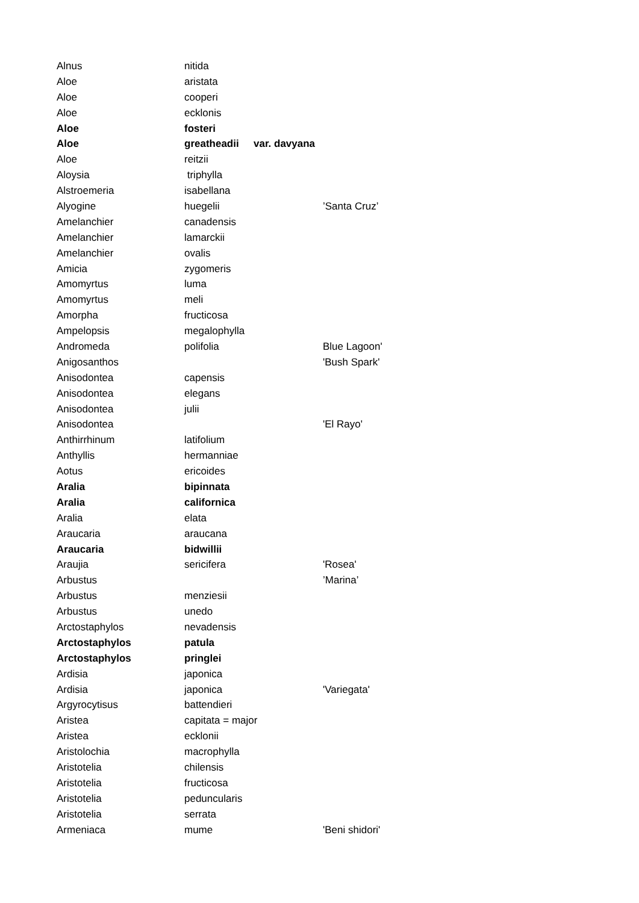| Alnus | nitida | | |
| Aloe | aristata | | |
| Aloe | cooperi | | |
| Aloe | ecklonis | | |
| Aloe | fosteri | | |
| Aloe | greatheadii | var. davyana | |
| Aloe | reitzii | | |
| Aloysia | triphylla | | |
| Alstroemeria | isabellana | | |
| Alyogine | huegelii | | ’Santa Cruz’ |
| Amelanchier | canadensis | | |
| Amelanchier | lamarckii | | |
| Amelanchier | ovalis | | |
| Amicia | zygomeris | | |
| Amomyrtus | luma | | |
| Amomyrtus | meli | | |
| Amorpha | fructicosa | | |
| Ampelopsis | megalophylla | | |
| Andromeda | polifolia | | Blue Lagoon' |
| Anigosanthos | | | 'Bush Spark' |
| Anisodontea | capensis | | |
| Anisodontea | elegans | | |
| Anisodontea | julii | | |
| Anisodontea | | | 'El Rayo' |
| Anthirrhinum | latifolium | | |
| Anthyllis | hermanniae | | |
| Aotus | ericoides | | |
| Aralia | bipinnata | | |
| Aralia | californica | | |
| Aralia | elata | | |
| Araucaria | araucana | | |
| Araucaria | bidwillii | | |
| Araujia | sericifera | | 'Rosea' |
| Arbustus | | | ’Marina’ |
| Arbustus | menziesii | | |
| Arbustus | unedo | | |
| Arctostaphylos | nevadensis | | |
| Arctostaphylos | patula | | |
| Arctostaphylos | pringlei | | |
| Ardisia | japonica | | |
| Ardisia | japonica | | 'Variegata' |
| Argyrocytisus | battendieri | | |
| Aristea | capitata = major | | |
| Aristea | ecklonii | | |
| Aristolochia | macrophylla | | |
| Aristotelia | chilensis | | |
| Aristotelia | fructicosa | | |
| Aristotelia | peduncularis | | |
| Aristotelia | serrata | | |
| Armeniaca | mume | | 'Beni shidori' |